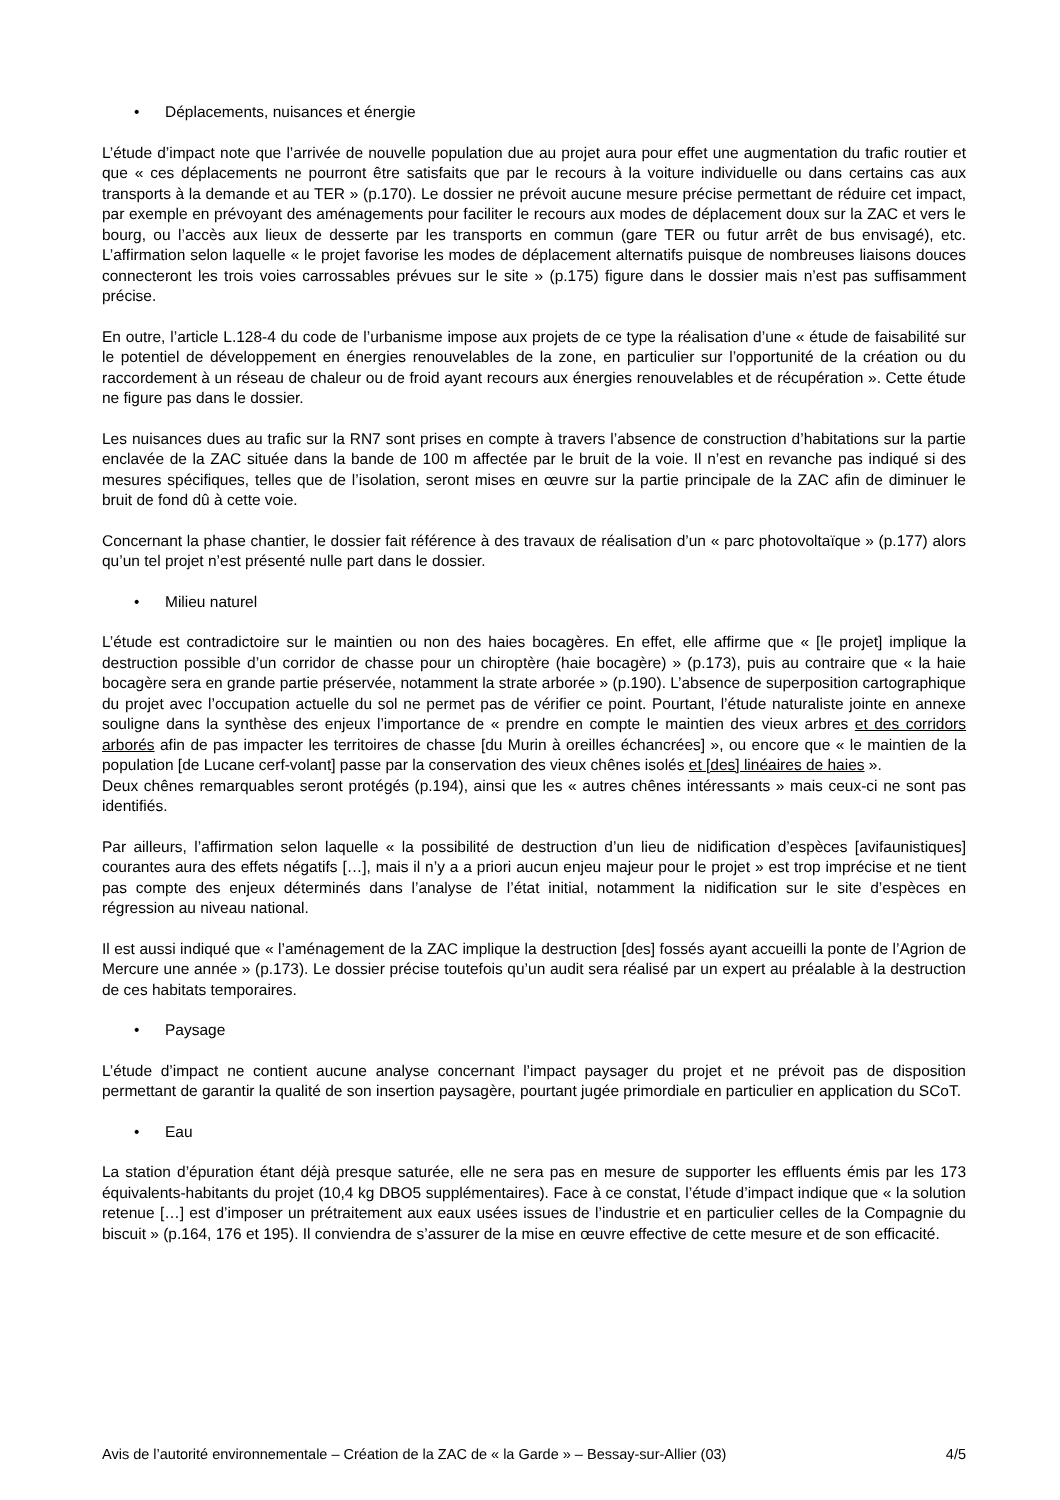• Déplacements, nuisances et énergie
L’étude d’impact note que l’arrivée de nouvelle population due au projet aura pour effet une augmentation du trafic routier et que « ces déplacements ne pourront être satisfaits que par le recours à la voiture individuelle ou dans certains cas aux transports à la demande et au TER » (p.170). Le dossier ne prévoit aucune mesure précise permettant de réduire cet impact, par exemple en prévoyant des aménagements pour faciliter le recours aux modes de déplacement doux sur la ZAC et vers le bourg, ou l’accès aux lieux de desserte par les transports en commun (gare TER ou futur arrêt de bus envisagé), etc. L’affirmation selon laquelle « le projet favorise les modes de déplacement alternatifs puisque de nombreuses liaisons douces connecteront les trois voies carrossables prévues sur le site » (p.175) figure dans le dossier mais n’est pas suffisamment précise.
En outre, l’article L.128-4 du code de l’urbanisme impose aux projets de ce type la réalisation d’une « étude de faisabilité sur le potentiel de développement en énergies renouvelables de la zone, en particulier sur l’opportunité de la création ou du raccordement à un réseau de chaleur ou de froid ayant recours aux énergies renouvelables et de récupération ». Cette étude ne figure pas dans le dossier.
Les nuisances dues au trafic sur la RN7 sont prises en compte à travers l’absence de construction d’habitations sur la partie enclavée de la ZAC située dans la bande de 100 m affectée par le bruit de la voie. Il n’est en revanche pas indiqué si des mesures spécifiques, telles que de l’isolation, seront mises en œuvre sur la partie principale de la ZAC afin de diminuer le bruit de fond dû à cette voie.
Concernant la phase chantier, le dossier fait référence à des travaux de réalisation d’un « parc photovoltaïque » (p.177) alors qu’un tel projet n’est présenté nulle part dans le dossier.
• Milieu naturel
L’étude est contradictoire sur le maintien ou non des haies bocagères. En effet, elle affirme que « [le projet] implique la destruction possible d’un corridor de chasse pour un chiroptère (haie bocagère) » (p.173), puis au contraire que « la haie bocagère sera en grande partie préservée, notamment la strate arborée » (p.190). L’absence de superposition cartographique du projet avec l’occupation actuelle du sol ne permet pas de vérifier ce point. Pourtant, l’étude naturaliste jointe en annexe souligne dans la synthèse des enjeux l’importance de « prendre en compte le maintien des vieux arbres et des corridors arborés afin de pas impacter les territoires de chasse [du Murin à oreilles échancrées] », ou encore que « le maintien de la population [de Lucane cerf-volant] passe par la conservation des vieux chênes isolés et [des] linéaires de haies ».
Deux chênes remarquables seront protégés (p.194), ainsi que les « autres chênes intéressants » mais ceux-ci ne sont pas identifiés.
Par ailleurs, l’affirmation selon laquelle « la possibilité de destruction d’un lieu de nidification d’espèces [avifaunistiques] courantes aura des effets négatifs […], mais il n’y a a priori aucun enjeu majeur pour le projet » est trop imprécise et ne tient pas compte des enjeux déterminés dans l’analyse de l’état initial, notamment la nidification sur le site d’espèces en régression au niveau national.
Il est aussi indiqué que « l’aménagement de la ZAC implique la destruction [des] fossés ayant accueilli la ponte de l’Agrion de Mercure une année » (p.173). Le dossier précise toutefois qu’un audit sera réalisé par un expert au préalable à la destruction de ces habitats temporaires.
• Paysage
L’étude d’impact ne contient aucune analyse concernant l’impact paysager du projet et ne prévoit pas de disposition permettant de garantir la qualité de son insertion paysagère, pourtant jugée primordiale en particulier en application du SCoT.
• Eau
La station d’épuration étant déjà presque saturée, elle ne sera pas en mesure de supporter les effluents émis par les 173 équivalents-habitants du projet (10,4 kg DBO5 supplémentaires). Face à ce constat, l’étude d’impact indique que « la solution retenue […] est d’imposer un prétraitement aux eaux usées issues de l’industrie et en particulier celles de la Compagnie du biscuit » (p.164, 176 et 195). Il conviendra de s’assurer de la mise en œuvre effective de cette mesure et de son efficacité.
Avis de l’autorité environnementale – Création de la ZAC de « la Garde » – Bessay-sur-Allier (03) 4/5